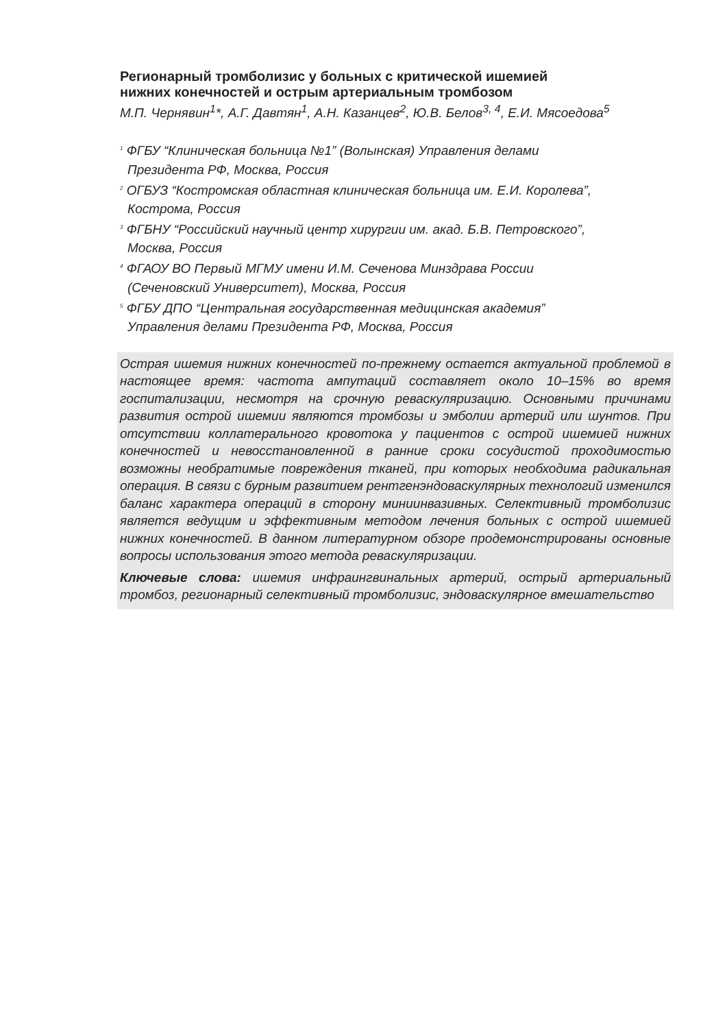Регионарный тромболизис у больных с критической ишемией
нижних конечностей и острым артериальным тромбозом
М.П. Чернявин<sup>1</sup>*, А.Г. Давтян<sup>1</sup>, А.Н. Казанцев<sup>2</sup>, Ю.В. Белов<sup>3, 4</sup>, Е.И. Мясоедова<sup>5</sup>
<sup>1</sup> ФГБУ “Клиническая больница №1” (Волынская) Управления делами
Президента РФ, Москва, Россия
<sup>2</sup> ОГБУЗ “Костромская областная клиническая больница им. Е.И. Королева”,
Кострома, Россия
<sup>3</sup> ФГБНУ “Российский научный центр хирургии им. акад. Б.В. Петровского”,
Москва, Россия
<sup>4</sup> ФГАОУ ВО Первый МГМУ имени И.М. Сеченова Минздрава России
(Сеченовский Университет), Москва, Россия
<sup>5</sup> ФГБУ ДПО “Центральная государственная медицинская академия”
Управления делами Президента РФ, Москва, Россия
Острая ишемия нижних конечностей по-прежнему остается актуальной проблемой в настоящее время: частота ампутаций составляет около 10–15% во время госпитализации, несмотря на срочную реваскуляризацию. Основными причинами развития острой ишемии являются тромбозы и эмболии артерий или шунтов. При отсутствии коллатерального кровотока у пациентов с острой ишемией нижних конечностей и невосстановленной в ранние сроки сосудистой проходимостью возможны необратимые повреждения тканей, при которых необходима радикальная операция. В связи с бурным развитием рентгенэндоваскулярных технологий изменился баланс характера операций в сторону миниинвазивных. Селективный тромболизис является ведущим и эффективным методом лечения больных с острой ишемией нижних конечностей. В данном литературном обзоре продемонстрированы основные вопросы использования этого метода реваскуляризации.
Ключевые слова: ишемия инфраингвинальных артерий, острый артериальный тромбоз, регионарный селективный тромболизис, эндоваскулярное вмешательство